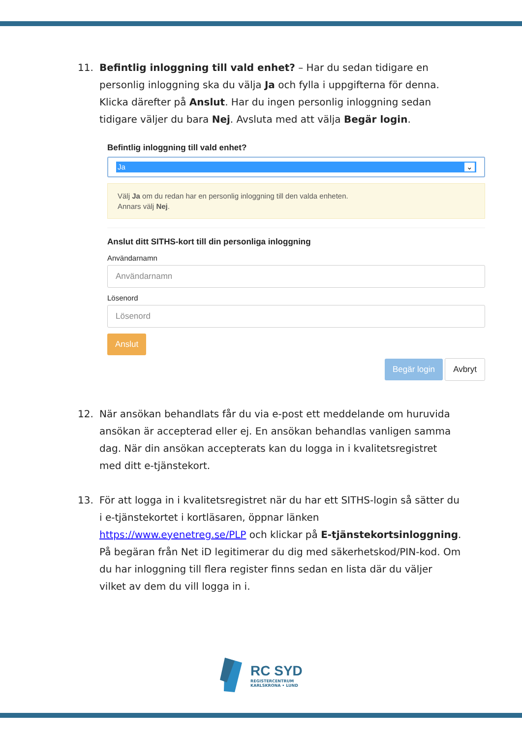11. Befintlig inloggning till vald enhet? – Har du sedan tidigare en personlig inloggning ska du välja Ja och fylla i uppgifterna för denna. Klicka därefter på Anslut. Har du ingen personlig inloggning sedan tidigare väljer du bara Nej. Avsluta med att välja Begär login.
Befintlig inloggning till vald enhet?
Ja ⌄
Välj Ja om du redan har en personlig inloggning till den valda enheten.
Annars välj Nej.
Anslut ditt SITHS-kort till din personliga inloggning
Användarnamn
Användarnamn
Lösenord
Lösenord
Anslut
Begär login Avbryt
12. När ansökan behandlats får du via e-post ett meddelande om huruvida ansökan är accepterad eller ej. En ansökan behandlas vanligen samma dag. När din ansökan accepterats kan du logga in i kvalitetsregistret med ditt e-tjänstekort.
13. För att logga in i kvalitetsregistret när du har ett SITHS-login så sätter du i e-tjänstekortet i kortläsaren, öppnar länken https://www.eyenetreg.se/PLP och klickar på E-tjänstekortsinloggning. På begäran från Net iD legitimerar du dig med säkerhetskod/PIN-kod. Om du har inloggning till flera register finns sedan en lista där du väljer vilket av dem du vill logga in i.
RC SYD
REGISTERCENTRUM
KARLSKRONA • LUND